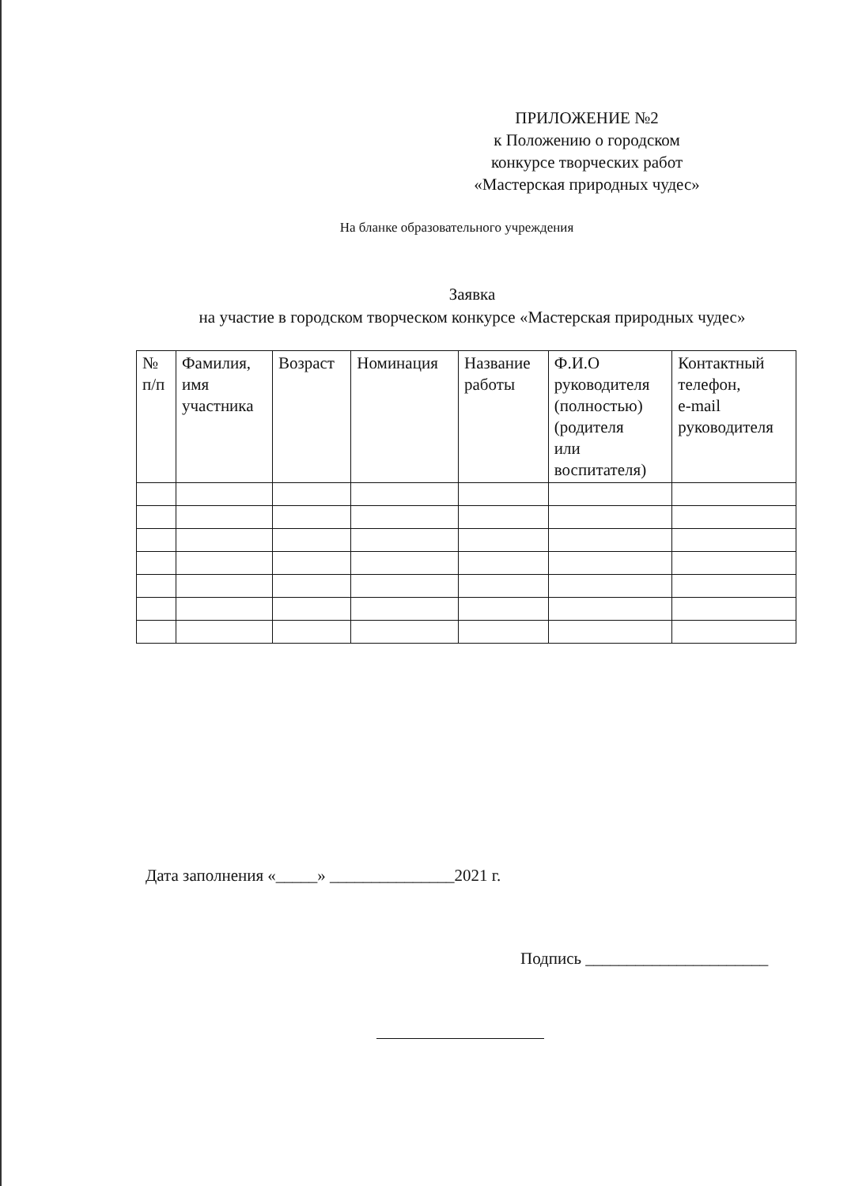ПРИЛОЖЕНИЕ №2
к Положению о городском
конкурсе творческих работ
«Мастерская природных чудес»
На бланке образовательного учреждения
Заявка
на участие в городском творческом конкурсе «Мастерская природных чудес»
| № п/п | Фамилия, имя участника | Возраст | Номинация | Название работы | Ф.И.О руководителя (полностью) (родителя или воспитателя) | Контактный телефон, e-mail руководителя |
| --- | --- | --- | --- | --- | --- | --- |
Дата заполнения «_____» _______________2021 г.
Подпись ______________________